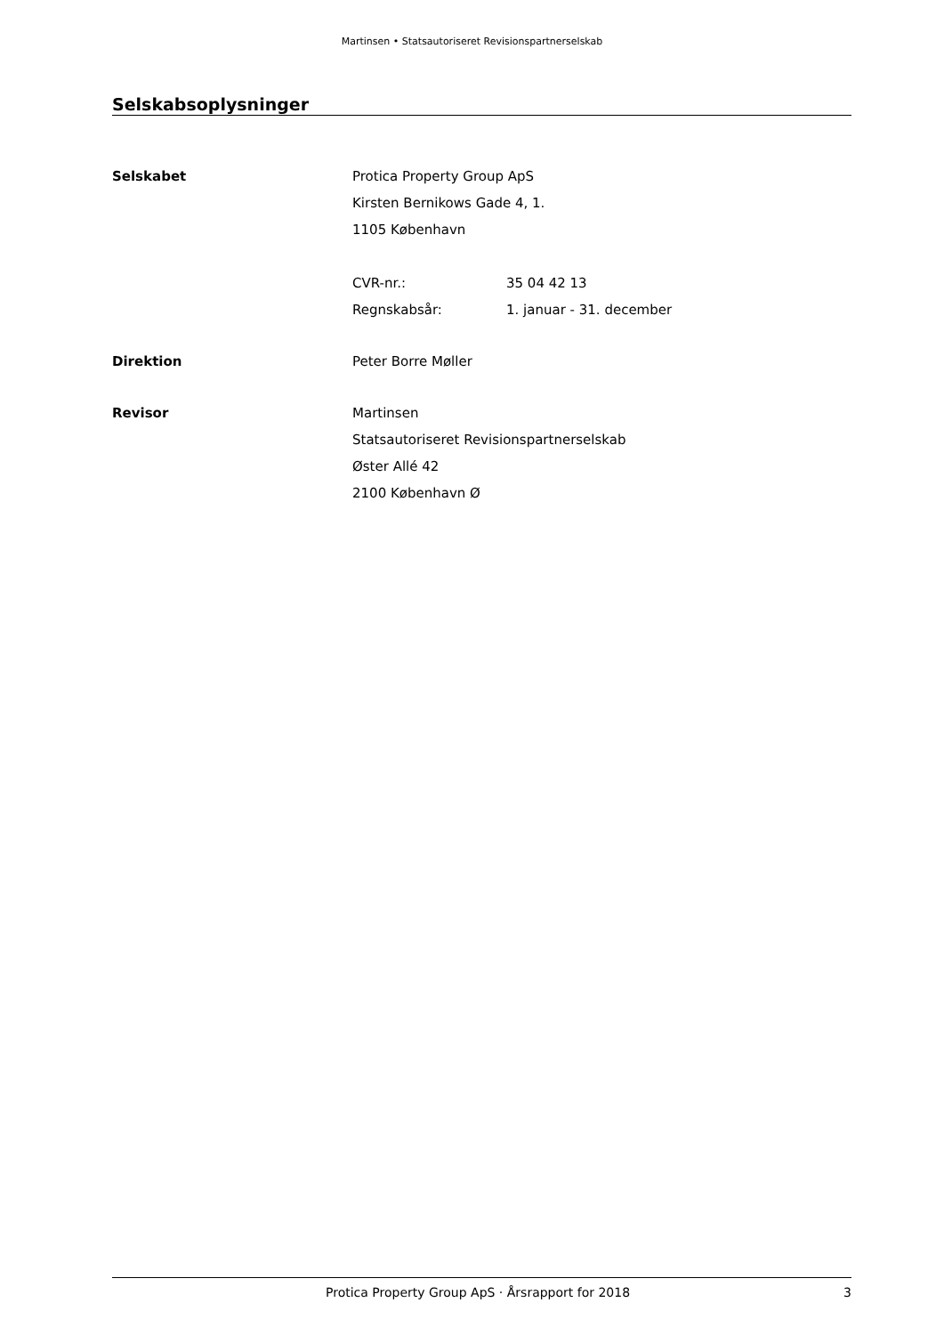Martinsen • Statsautoriseret Revisionspartnerselskab
Selskabsoplysninger
Selskabet Protica Property Group ApS
Kirsten Bernikows Gade 4, 1.
1105 København
CVR-nr.: 35 04 42 13
Regnskabsår: 1. januar - 31. december
Direktion Peter Borre Møller
Revisor Martinsen
Statsautoriseret Revisionspartnerselskab
Øster Allé 42
2100 København Ø
Protica Property Group ApS · Årsrapport for 2018 3